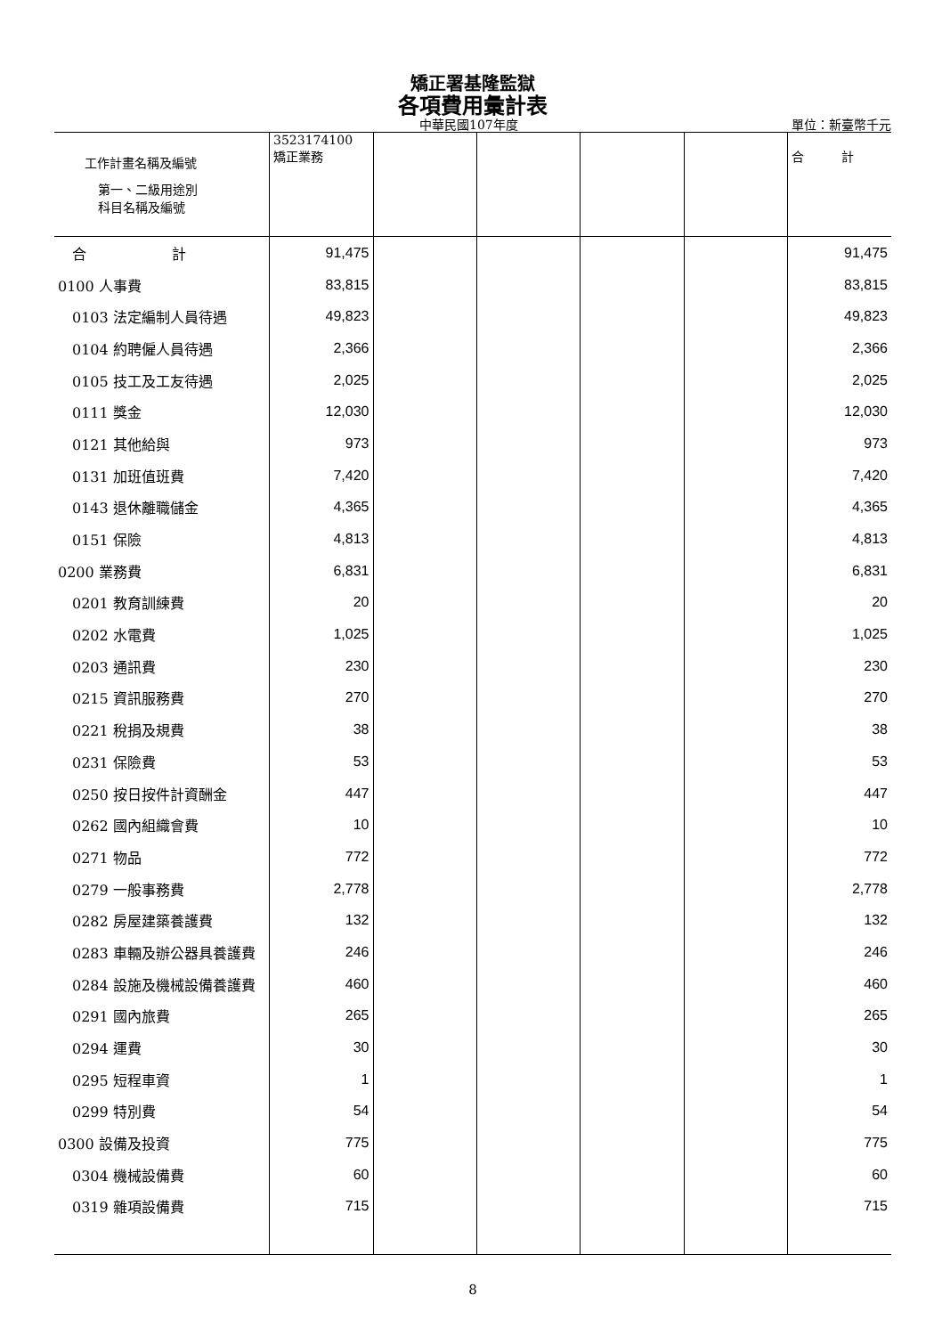矯正署基隆監獄
各項費用彙計表
中華民國107年度 單位：新臺幣千元
| 工作計畫名稱及編號 第一、二級用途別 科目名稱及編號 | 3523174100 矯正業務 | | | | | 合 計 |
| --- | --- | --- | --- | --- | --- | --- |
| 合 計 | 91,475 | | | | | 91,475 |
| 0100 人事費 | 83,815 | | | | | 83,815 |
| 0103 法定編制人員待遇 | 49,823 | | | | | 49,823 |
| 0104 約聘僱人員待遇 | 2,366 | | | | | 2,366 |
| 0105 技工及工友待遇 | 2,025 | | | | | 2,025 |
| 0111 獎金 | 12,030 | | | | | 12,030 |
| 0121 其他給與 | 973 | | | | | 973 |
| 0131 加班值班費 | 7,420 | | | | | 7,420 |
| 0143 退休離職儲金 | 4,365 | | | | | 4,365 |
| 0151 保險 | 4,813 | | | | | 4,813 |
| 0200 業務費 | 6,831 | | | | | 6,831 |
| 0201 教育訓練費 | 20 | | | | | 20 |
| 0202 水電費 | 1,025 | | | | | 1,025 |
| 0203 通訊費 | 230 | | | | | 230 |
| 0215 資訊服務費 | 270 | | | | | 270 |
| 0221 稅捐及規費 | 38 | | | | | 38 |
| 0231 保險費 | 53 | | | | | 53 |
| 0250 按日按件計資酬金 | 447 | | | | | 447 |
| 0262 國內組織會費 | 10 | | | | | 10 |
| 0271 物品 | 772 | | | | | 772 |
| 0279 一般事務費 | 2,778 | | | | | 2,778 |
| 0282 房屋建築養護費 | 132 | | | | | 132 |
| 0283 車輛及辦公器具養護費 | 246 | | | | | 246 |
| 0284 設施及機械設備養護費 | 460 | | | | | 460 |
| 0291 國內旅費 | 265 | | | | | 265 |
| 0294 運費 | 30 | | | | | 30 |
| 0295 短程車資 | 1 | | | | | 1 |
| 0299 特別費 | 54 | | | | | 54 |
| 0300 設備及投資 | 775 | | | | | 775 |
| 0304 機械設備費 | 60 | | | | | 60 |
| 0319 雜項設備費 | 715 | | | | | 715 |
8